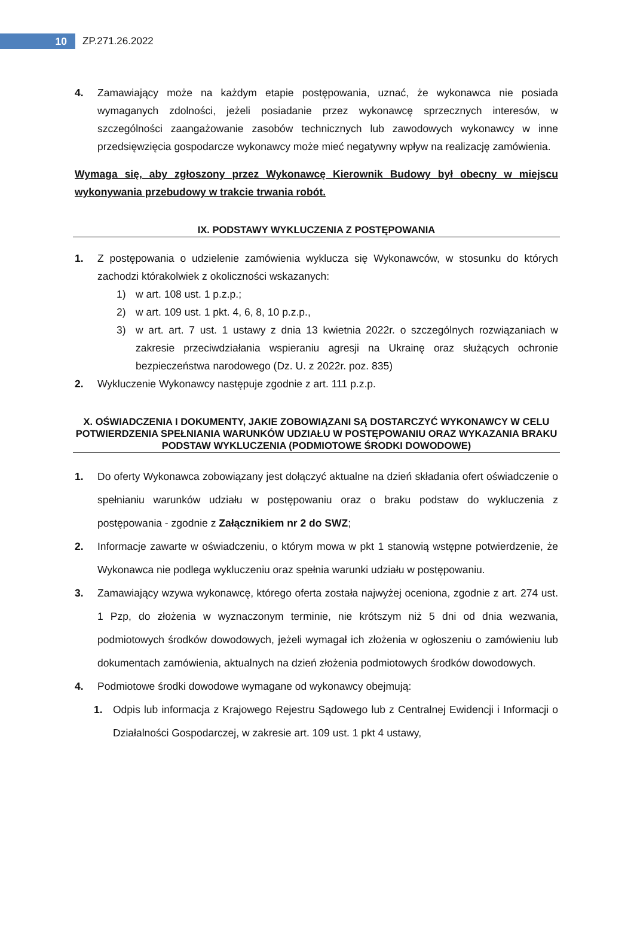10
ZP.271.26.2022
4. Zamawiający może na każdym etapie postępowania, uznać, że wykonawca nie posiada wymaganych zdolności, jeżeli posiadanie przez wykonawcę sprzecznych interesów, w szczególności zaangażowanie zasobów technicznych lub zawodowych wykonawcy w inne przedsięwzięcia gospodarcze wykonawcy może mieć negatywny wpływ na realizację zamówienia.
Wymaga się, aby zgłoszony przez Wykonawcę Kierownik Budowy był obecny w miejscu wykonywania przebudowy w trakcie trwania robót.
IX. PODSTAWY WYKLUCZENIA Z POSTĘPOWANIA
1. Z postępowania o udzielenie zamówienia wyklucza się Wykonawców, w stosunku do których zachodzi którakolwiek z okoliczności wskazanych:
1) w art. 108 ust. 1 p.z.p.;
2) w art. 109 ust. 1 pkt. 4, 6, 8, 10 p.z.p.,
3) w art. art. 7 ust. 1 ustawy z dnia 13 kwietnia 2022r. o szczególnych rozwiązaniach w zakresie przeciwdziałania wspieraniu agresji na Ukrainę oraz służących ochronie bezpieczeństwa narodowego (Dz. U. z 2022r. poz. 835)
2. Wykluczenie Wykonawcy następuje zgodnie z art. 111 p.z.p.
X. OŚWIADCZENIA I DOKUMENTY, JAKIE ZOBOWIĄZANI SĄ DOSTARCZYĆ WYKONAWCY W CELU POTWIERDZENIA SPEŁNIANIA WARUNKÓW UDZIAŁU W POSTĘPOWANIU ORAZ WYKAZANIA BRAKU PODSTAW WYKLUCZENIA (PODMIOTOWE ŚRODKI DOWODOWE)
1. Do oferty Wykonawca zobowiązany jest dołączyć aktualne na dzień składania ofert oświadczenie o spełnianiu warunków udziału w postępowaniu oraz o braku podstaw do wykluczenia z postępowania - zgodnie z Załącznikiem nr 2 do SWZ;
2. Informacje zawarte w oświadczeniu, o którym mowa w pkt 1 stanowią wstępne potwierdzenie, że Wykonawca nie podlega wykluczeniu oraz spełnia warunki udziału w postępowaniu.
3. Zamawiający wzywa wykonawcę, którego oferta została najwyżej oceniona, zgodnie z art. 274 ust. 1 Pzp, do złożenia w wyznaczonym terminie, nie krótszym niż 5 dni od dnia wezwania, podmiotowych środków dowodowych, jeżeli wymagał ich złożenia w ogłoszeniu o zamówieniu lub dokumentach zamówienia, aktualnych na dzień złożenia podmiotowych środków dowodowych.
4. Podmiotowe środki dowodowe wymagane od wykonawcy obejmują:
1. Odpis lub informacja z Krajowego Rejestru Sądowego lub z Centralnej Ewidencji i Informacji o Działalności Gospodarczej, w zakresie art. 109 ust. 1 pkt 4 ustawy,